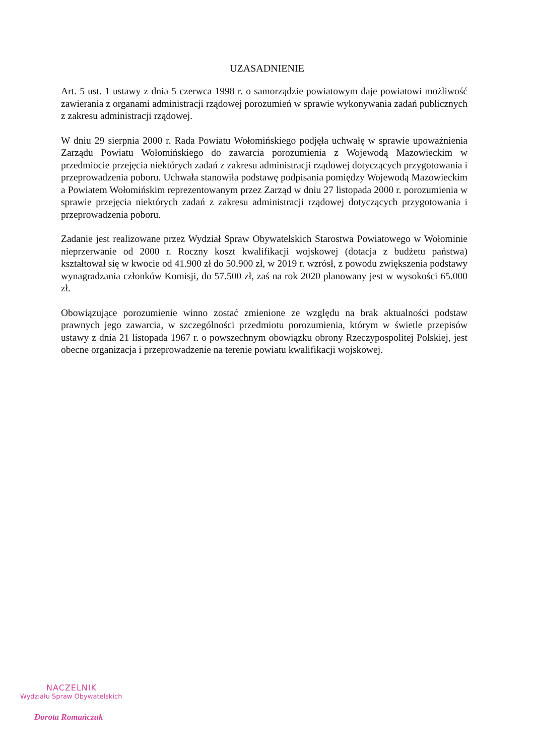UZASADNIENIE
Art. 5 ust. 1 ustawy z dnia 5 czerwca 1998 r. o samorządzie powiatowym daje powiatowi możliwość zawierania z organami administracji rządowej porozumień w sprawie wykonywania zadań publicznych z zakresu administracji rządowej.
W dniu 29 sierpnia 2000 r. Rada Powiatu Wołomińskiego podjęła uchwałę w sprawie upoważnienia Zarządu Powiatu Wołomińskiego do zawarcia porozumienia z Wojewodą Mazowieckim w przedmiocie przejęcia niektórych zadań z zakresu administracji rządowej dotyczących przygotowania i przeprowadzenia poboru. Uchwała stanowiła podstawę podpisania pomiędzy Wojewodą Mazowieckim a Powiatem Wołomińskim reprezentowanym przez Zarząd w dniu 27 listopada 2000 r. porozumienia w sprawie przejęcia niektórych zadań z zakresu administracji rządowej dotyczących przygotowania i przeprowadzenia poboru.
Zadanie jest realizowane przez Wydział Spraw Obywatelskich Starostwa Powiatowego w Wołominie nieprzerwanie od 2000 r. Roczny koszt kwalifikacji wojskowej (dotacja z budżetu państwa) kształtował się w kwocie od 41.900 zł do 50.900 zł, w 2019 r. wzrósł, z powodu zwiększenia podstawy wynagradzania członków Komisji, do 57.500 zł, zaś na rok 2020 planowany jest w wysokości 65.000 zł.
Obowiązujące porozumienie winno zostać zmienione ze względu na brak aktualności podstaw prawnych jego zawarcia, w szczególności przedmiotu porozumienia, którym w świetle przepisów ustawy z dnia 21 listopada 1967 r. o powszechnym obowiązku obrony Rzeczypospolitej Polskiej, jest obecne organizacja i przeprowadzenie na terenie powiatu kwalifikacji wojskowej.
NACZELNIK
Wydziału Spraw Obywatelskich
Dorota Romańczuk